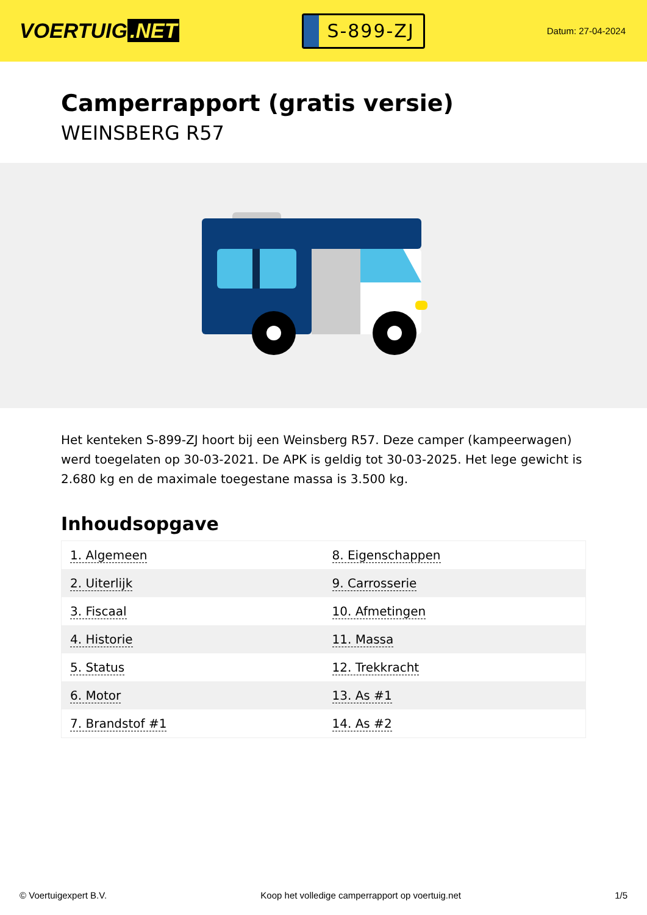VOERTUIG.NET
S-899-ZJ
Datum: 27-04-2024
Camperrapport (gratis versie)
WEINSBERG R57
Het kenteken S-899-ZJ hoort bij een Weinsberg R57. Deze camper (kampeerwagen) werd toegelaten op 30-03-2021. De APK is geldig tot 30-03-2025. Het lege gewicht is 2.680 kg en de maximale toegestane massa is 3.500 kg.
Inhoudsopgave
| 1. Algemeen | 8. Eigenschappen |
| 2. Uiterlijk | 9. Carrosserie |
| 3. Fiscaal | 10. Afmetingen |
| 4. Historie | 11. Massa |
| 5. Status | 12. Trekkracht |
| 6. Motor | 13. As #1 |
| 7. Brandstof #1 | 14. As #2 |
© Voertuigexpert B.V. Koop het volledige camperrapport op voertuig.net 1/5